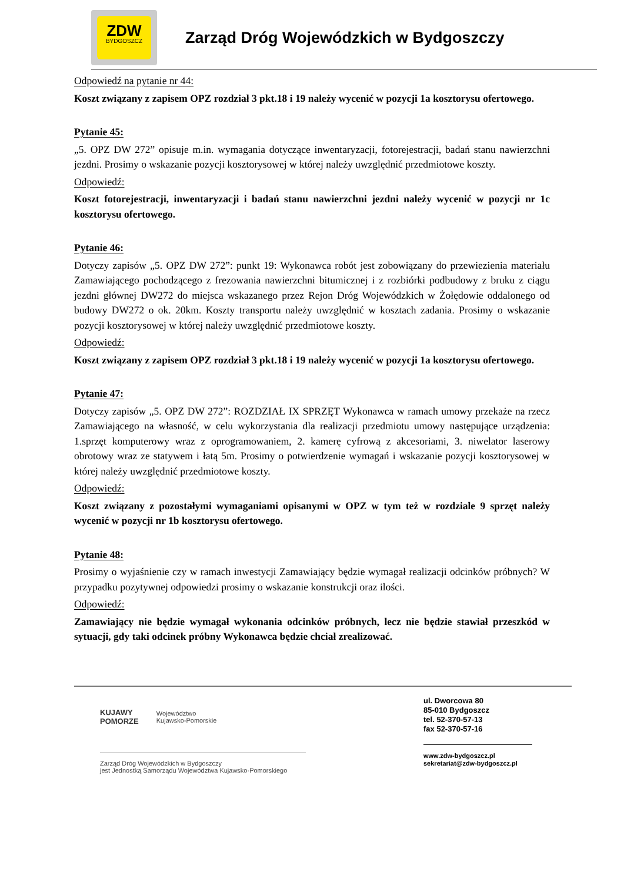ZDW
BYDGOSZCZ
Zarząd Dróg Wojewódzkich w Bydgoszczy
Odpowiedź na pytanie nr 44:
Koszt związany z zapisem OPZ rozdział 3 pkt.18 i 19 należy wycenić w pozycji 1a kosztorysu ofertowego.
Pytanie 45:
„5. OPZ DW 272” opisuje m.in. wymagania dotyczące inwentaryzacji, fotorejestracji, badań stanu nawierzchni jezdni. Prosimy o wskazanie pozycji kosztorysowej w której należy uwzględnić przedmiotowe koszty.
Odpowiedź:
Koszt fotorejestracji, inwentaryzacji i badań stanu nawierzchni jezdni należy wycenić w pozycji nr 1c kosztorysu ofertowego.
Pytanie 46:
Dotyczy zapisów „5. OPZ DW 272”: punkt 19: Wykonawca robót jest zobowiązany do przewiezienia materiału Zamawiającego pochodzącego z frezowania nawierzchni bitumicznej i z rozbiórki podbudowy z bruku z ciągu jezdni głównej DW272 do miejsca wskazanego przez Rejon Dróg Wojewódzkich w Żołędowie oddalonego od budowy DW272 o ok. 20km. Koszty transportu należy uwzględnić w kosztach zadania. Prosimy o wskazanie pozycji kosztorysowej w której należy uwzględnić przedmiotowe koszty.
Odpowiedź:
Koszt związany z zapisem OPZ rozdział 3 pkt.18 i 19 należy wycenić w pozycji 1a kosztorysu ofertowego.
Pytanie 47:
Dotyczy zapisów „5. OPZ DW 272”: ROZDZIAŁ IX SPRZĘT Wykonawca w ramach umowy przekaże na rzecz Zamawiającego na własność, w celu wykorzystania dla realizacji przedmiotu umowy następujące urządzenia: 1.sprzęt komputerowy wraz z oprogramowaniem, 2. kamerę cyfrową z akcesoriami, 3. niwelator laserowy obrotowy wraz ze statywem i łatą 5m. Prosimy o potwierdzenie wymagań i wskazanie pozycji kosztorysowej w której należy uwzględnić przedmiotowe koszty.
Odpowiedź:
Koszt związany z pozostałymi wymaganiami opisanymi w OPZ w tym też w rozdziale 9 sprzęt należy wycenić w pozycji nr 1b kosztorysu ofertowego.
Pytanie 48:
Prosimy o wyjaśnienie czy w ramach inwestycji Zamawiający będzie wymagał realizacji odcinków próbnych? W przypadku pozytywnej odpowiedzi prosimy o wskazanie konstrukcji oraz ilości.
Odpowiedź:
Zamawiający nie będzie wymagał wykonania odcinków próbnych, lecz nie będzie stawiał przeszkód w sytuacji, gdy taki odcinek próbny Wykonawca będzie chciał zrealizować.
KUJAWY
POMORZE Województwo
Kujawsko-Pomorskie
Zarząd Dróg Wojewódzkich w Bydgoszczy
jest Jednostką Samorządu Województwa Kujawsko-Pomorskiego
ul. Dworcowa 80
85-010 Bydgoszcz
tel. 52-370-57-13
fax 52-370-57-16
www.zdw-bydgoszcz.pl
sekretariat@zdw-bydgoszcz.pl